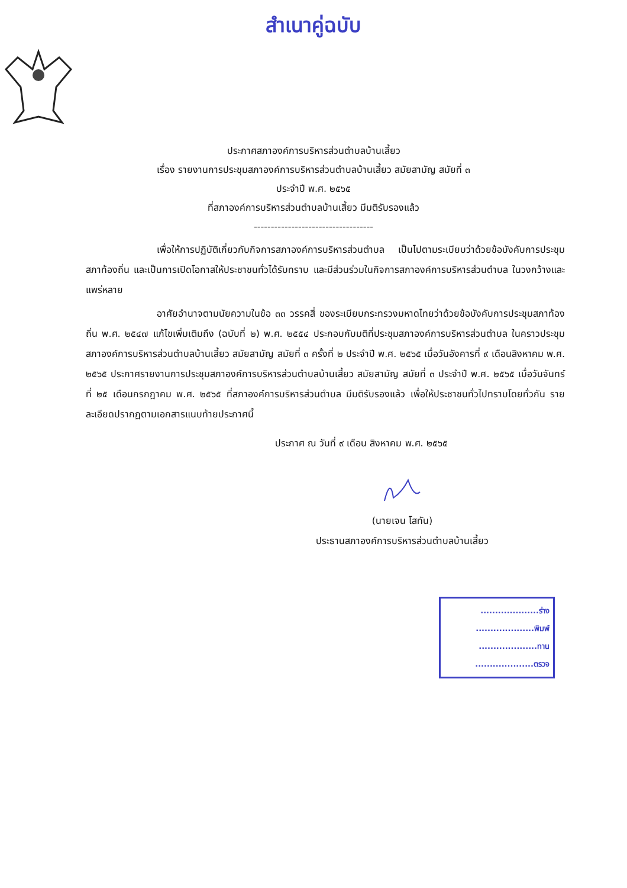สำเนาคู่ฉบับ
ประกาศสภาองค์การบริหารส่วนตำบลบ้านเสี้ยว
เรื่อง รายงานการประชุมสภาองค์การบริหารส่วนตำบลบ้านเสี้ยว สมัยสามัญ สมัยที่ ๓
ประจำปี พ.ศ. ๒๕๖๕
ที่สภาองค์การบริหารส่วนตำบลบ้านเสี้ยว มีมติรับรองแล้ว
-----------------------------------
เพื่อให้การปฏิบัติเกี่ยวกับกิจการสภาองค์การบริหารส่วนตำบล เป็นไปตามระเบียบว่าด้วยข้อบังคับการประชุมสภาท้องถิ่น และเป็นการเปิดโอกาสให้ประชาชนทั่วได้รับทราบ และมีส่วนร่วมในกิจการสภาองค์การบริหารส่วนตำบล ในวงกว้างและแพร่หลาย
อาศัยอำนาจตามนัยความในข้อ ๓๓ วรรคสี่ ของระเบียบกระทรวงมหาดไทยว่าด้วยข้อบังคับการประชุมสภาท้องถิ่น พ.ศ. ๒๕๔๗ แก้ไขเพิ่มเติมถึง (ฉบับที่ ๒) พ.ศ. ๒๕๕๔ ประกอบกับมติที่ประชุมสภาองค์การบริหารส่วนตำบล ในคราวประชุมสภาองค์การบริหารส่วนตำบลบ้านเสี้ยว สมัยสามัญ สมัยที่ ๓ ครั้งที่ ๒ ประจำปี พ.ศ. ๒๕๖๕ เมื่อวันอังคารที่ ๙ เดือนสิงหาคม พ.ศ. ๒๕๖๕ ประกาศรายงานการประชุมสภาองค์การบริหารส่วนตำบลบ้านเสี้ยว สมัยสามัญ สมัยที่ ๓ ประจำปี พ.ศ. ๒๕๖๕ เมื่อวันจันทร์ที่ ๒๕ เดือนกรกฎาคม พ.ศ. ๒๕๖๕ ที่สภาองค์การบริหารส่วนตำบล มีมติรับรองแล้ว เพื่อให้ประชาชนทั่วไปทราบโดยทั่วกัน รายละเอียดปรากฏตามเอกสารแนบท้ายประกาศนี้
ประกาศ ณ วันที่ ๙ เดือน สิงหาคม พ.ศ. ๒๕๖๕
(นายเจน โสทัน)
ประธานสภาองค์การบริหารส่วนตำบลบ้านเสี้ยว
....................ร่าง
....................พิมพ์
....................ทาน
....................ตรวจ